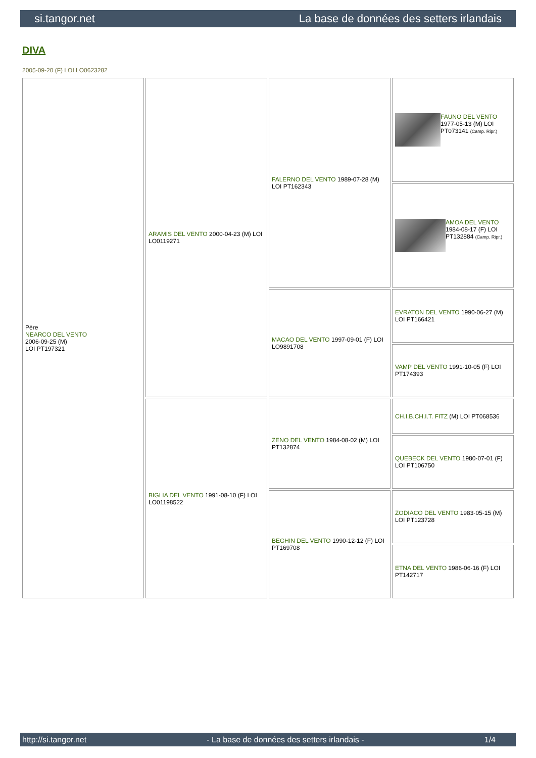si.tangor.net La base de données des setters irlandais
DIVA
2005-09-20 (F) LOI LO0623282
| Père NEARCO DEL VENTO 2006-09-25 (M) LOI PT197321 | ARAMIS DEL VENTO 2000-04-23 (M) LOI LO0119271 | FALERNO DEL VENTO 1989-07-28 (M) LOI PT162343 | FAUNO DEL VENTO 1977-05-13 (M) LOI PT073141 (Camp. Ripr.) |
| | | | AMOA DEL VENTO 1984-08-17 (F) LOI PT132884 (Camp. Ripr.) |
| | | MACAO DEL VENTO 1997-09-01 (F) LOI LO9891708 | EVRATON DEL VENTO 1990-06-27 (M) LOI PT166421 |
| | | | VAMP DEL VENTO 1991-10-05 (F) LOI PT174393 |
| | BIGLIA DEL VENTO 1991-08-10 (F) LOI LO01198522 | ZENO DEL VENTO 1984-08-02 (M) LOI PT132874 | CH.I.B.CH.I.T. FITZ (M) LOI PT068536 |
| | | | QUEBECK DEL VENTO 1980-07-01 (F) LOI PT106750 |
| | | BEGHIN DEL VENTO 1990-12-12 (F) LOI PT169708 | ZODIACO DEL VENTO 1983-05-15 (M) LOI PT123728 |
| | | | ETNA DEL VENTO 1986-06-16 (F) LOI PT142717 |
http://si.tangor.net - La base de données des setters irlandais - 1/4